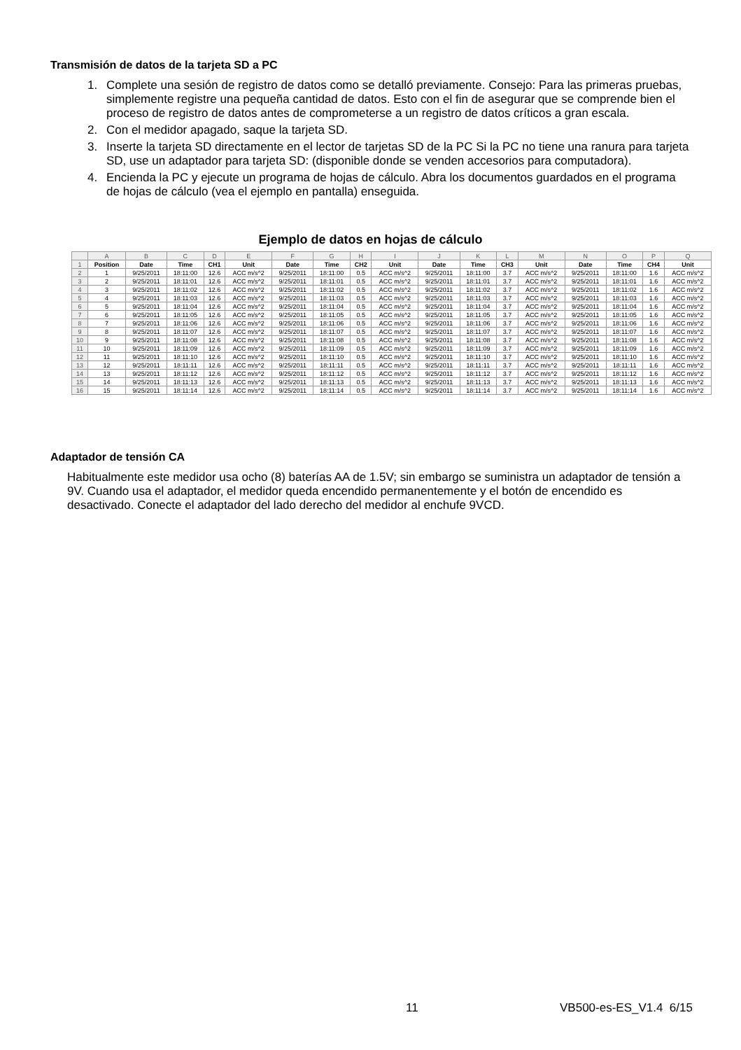Transmisión de datos de la tarjeta SD a PC
1. Complete una sesión de registro de datos como se detalló previamente. Consejo: Para las primeras pruebas, simplemente registre una pequeña cantidad de datos. Esto con el fin de asegurar que se comprende bien el proceso de registro de datos antes de comprometerse a un registro de datos críticos a gran escala.
2. Con el medidor apagado, saque la tarjeta SD.
3. Inserte la tarjeta SD directamente en el lector de tarjetas SD de la PC Si la PC no tiene una ranura para tarjeta SD, use un adaptador para tarjeta SD: (disponible donde se venden accesorios para computadora).
4. Encienda la PC y ejecute un programa de hojas de cálculo. Abra los documentos guardados en el programa de hojas de cálculo (vea el ejemplo en pantalla) enseguida.
Ejemplo de datos en hojas de cálculo
| | A | B | C | D | E | F | G | H | I | J | K | L | M | N | O | P | Q |
| 1 | Position | Date | Time | CH1 | Unit | Date | Time | CH2 | Unit | Date | Time | CH3 | Unit | Date | Time | CH4 | Unit |
| 2 | 1 | 9/25/2011 | 18:11:00 | 12.6 | ACC m/s^2 | 9/25/2011 | 18:11:00 | 0.5 | ACC m/s^2 | 9/25/2011 | 18:11:00 | 3.7 | ACC m/s^2 | 9/25/2011 | 18:11:00 | 1.6 | ACC m/s^2 |
| 3 | 2 | 9/25/2011 | 18:11:01 | 12.6 | ACC m/s^2 | 9/25/2011 | 18:11:01 | 0.5 | ACC m/s^2 | 9/25/2011 | 18:11:01 | 3.7 | ACC m/s^2 | 9/25/2011 | 18:11:01 | 1.6 | ACC m/s^2 |
| 4 | 3 | 9/25/2011 | 18:11:02 | 12.6 | ACC m/s^2 | 9/25/2011 | 18:11:02 | 0.5 | ACC m/s^2 | 9/25/2011 | 18:11:02 | 3.7 | ACC m/s^2 | 9/25/2011 | 18:11:02 | 1.6 | ACC m/s^2 |
| 5 | 4 | 9/25/2011 | 18:11:03 | 12.6 | ACC m/s^2 | 9/25/2011 | 18:11:03 | 0.5 | ACC m/s^2 | 9/25/2011 | 18:11:03 | 3.7 | ACC m/s^2 | 9/25/2011 | 18:11:03 | 1.6 | ACC m/s^2 |
| 6 | 5 | 9/25/2011 | 18:11:04 | 12.6 | ACC m/s^2 | 9/25/2011 | 18:11:04 | 0.5 | ACC m/s^2 | 9/25/2011 | 18:11:04 | 3.7 | ACC m/s^2 | 9/25/2011 | 18:11:04 | 1.6 | ACC m/s^2 |
| 7 | 6 | 9/25/2011 | 18:11:05 | 12.6 | ACC m/s^2 | 9/25/2011 | 18:11:05 | 0.5 | ACC m/s^2 | 9/25/2011 | 18:11:05 | 3.7 | ACC m/s^2 | 9/25/2011 | 18:11:05 | 1.6 | ACC m/s^2 |
| 8 | 7 | 9/25/2011 | 18:11:06 | 12.6 | ACC m/s^2 | 9/25/2011 | 18:11:06 | 0.5 | ACC m/s^2 | 9/25/2011 | 18:11:06 | 3.7 | ACC m/s^2 | 9/25/2011 | 18:11:06 | 1.6 | ACC m/s^2 |
| 9 | 8 | 9/25/2011 | 18:11:07 | 12.6 | ACC m/s^2 | 9/25/2011 | 18:11:07 | 0.5 | ACC m/s^2 | 9/25/2011 | 18:11:07 | 3.7 | ACC m/s^2 | 9/25/2011 | 18:11:07 | 1.6 | ACC m/s^2 |
| 10 | 9 | 9/25/2011 | 18:11:08 | 12.6 | ACC m/s^2 | 9/25/2011 | 18:11:08 | 0.5 | ACC m/s^2 | 9/25/2011 | 18:11:08 | 3.7 | ACC m/s^2 | 9/25/2011 | 18:11:08 | 1.6 | ACC m/s^2 |
| 11 | 10 | 9/25/2011 | 18:11:09 | 12.6 | ACC m/s^2 | 9/25/2011 | 18:11:09 | 0.5 | ACC m/s^2 | 9/25/2011 | 18:11:09 | 3.7 | ACC m/s^2 | 9/25/2011 | 18:11:09 | 1.6 | ACC m/s^2 |
| 12 | 11 | 9/25/2011 | 18:11:10 | 12.6 | ACC m/s^2 | 9/25/2011 | 18:11:10 | 0.5 | ACC m/s^2 | 9/25/2011 | 18:11:10 | 3.7 | ACC m/s^2 | 9/25/2011 | 18:11:10 | 1.6 | ACC m/s^2 |
| 13 | 12 | 9/25/2011 | 18:11:11 | 12.6 | ACC m/s^2 | 9/25/2011 | 18:11:11 | 0.5 | ACC m/s^2 | 9/25/2011 | 18:11:11 | 3.7 | ACC m/s^2 | 9/25/2011 | 18:11:11 | 1.6 | ACC m/s^2 |
| 14 | 13 | 9/25/2011 | 18:11:12 | 12.6 | ACC m/s^2 | 9/25/2011 | 18:11:12 | 0.5 | ACC m/s^2 | 9/25/2011 | 18:11:12 | 3.7 | ACC m/s^2 | 9/25/2011 | 18:11:12 | 1.6 | ACC m/s^2 |
| 15 | 14 | 9/25/2011 | 18:11:13 | 12.6 | ACC m/s^2 | 9/25/2011 | 18:11:13 | 0.5 | ACC m/s^2 | 9/25/2011 | 18:11:13 | 3.7 | ACC m/s^2 | 9/25/2011 | 18:11:13 | 1.6 | ACC m/s^2 |
| 16 | 15 | 9/25/2011 | 18:11:14 | 12.6 | ACC m/s^2 | 9/25/2011 | 18:11:14 | 0.5 | ACC m/s^2 | 9/25/2011 | 18:11:14 | 3.7 | ACC m/s^2 | 9/25/2011 | 18:11:14 | 1.6 | ACC m/s^2 |
Adaptador de tensión CA
Habitualmente este medidor usa ocho (8) baterías AA de 1.5V; sin embargo se suministra un adaptador de tensión a 9V. Cuando usa el adaptador, el medidor queda encendido permanentemente y el botón de encendido es desactivado. Conecte el adaptador del lado derecho del medidor al enchufe 9VCD.
11 VB500-es-ES_V1.4 6/15